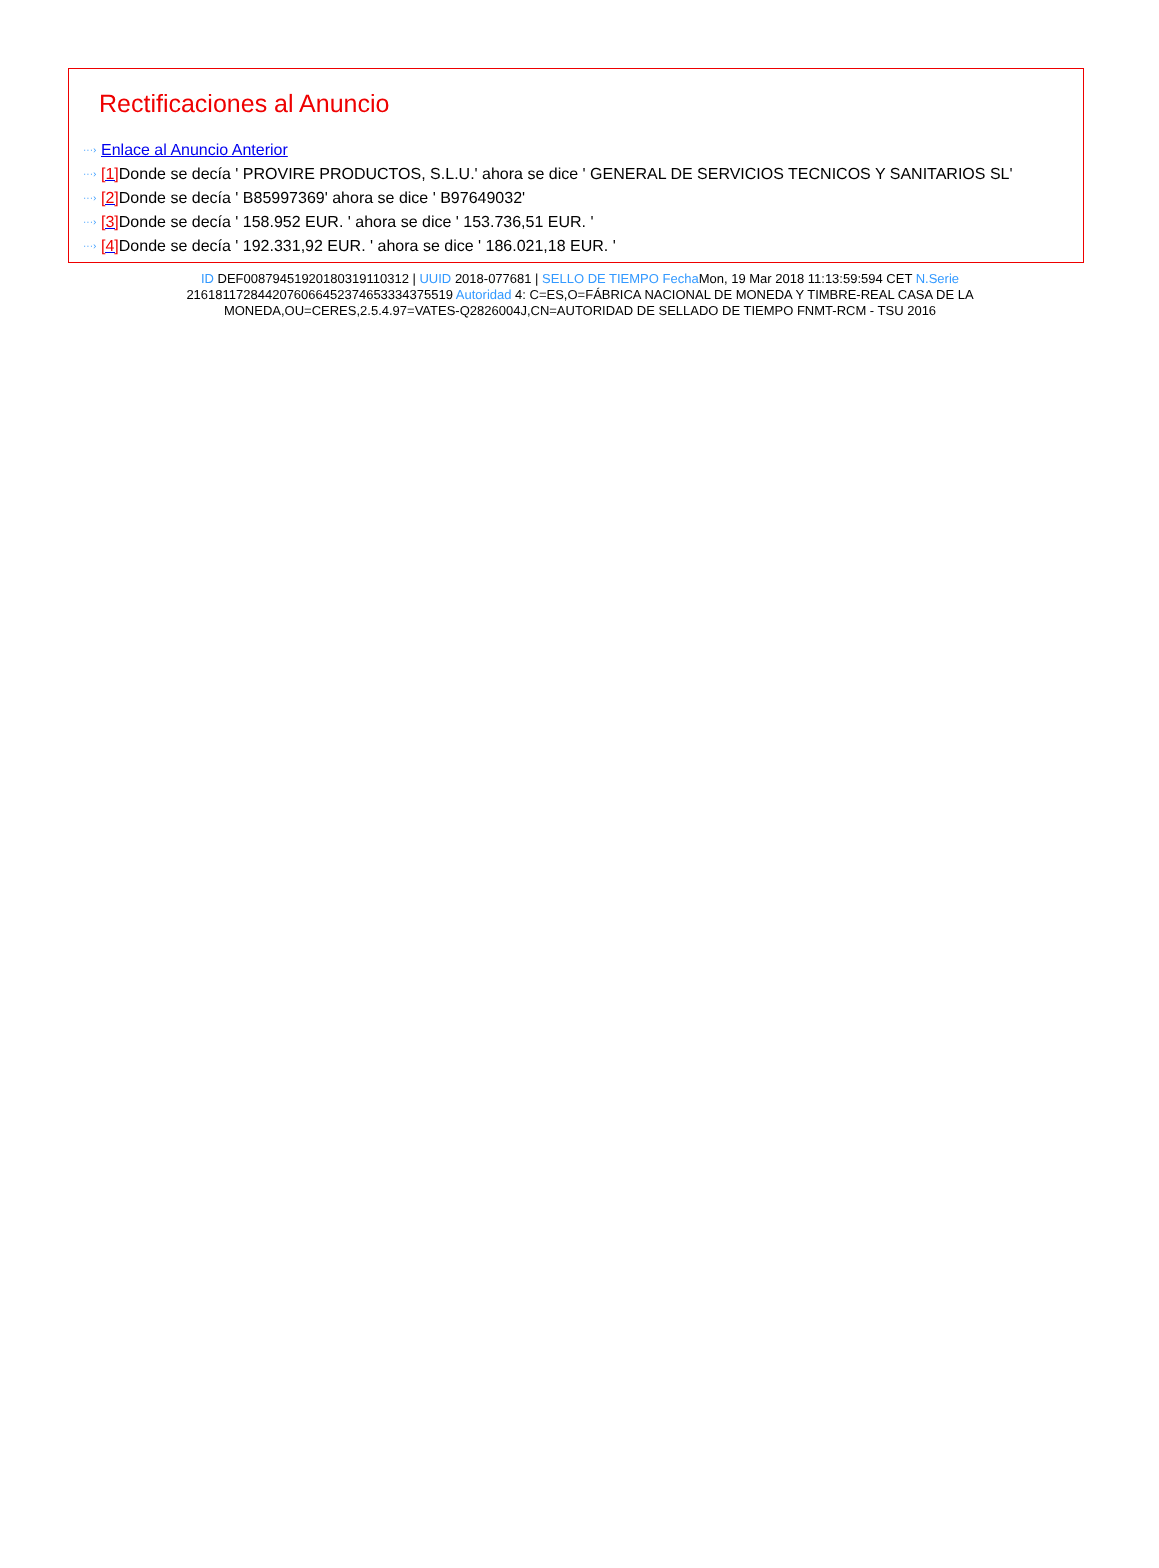Rectificaciones al Anuncio
···› Enlace al Anuncio Anterior
···› [1] Donde se decía ' PROVIRE PRODUCTOS, S.L.U.' ahora se dice ' GENERAL DE SERVICIOS TECNICOS Y SANITARIOS SL'
···› [2] Donde se decía ' B85997369' ahora se dice ' B97649032'
···› [3] Donde se decía ' 158.952 EUR. ' ahora se dice ' 153.736,51 EUR. '
···› [4] Donde se decía ' 192.331,92 EUR. ' ahora se dice ' 186.021,18 EUR. '
ID DEF0087945192018031911031​2 | UUID 2018-077681 | SELLO DE TIEMPO Fecha Mon, 19 Mar 2018 11:13:59:594 CET N.Serie 216181172844207606645237465333437551​9 Autoridad 4: C=ES,O=FÁBRICA NACIONAL DE MONEDA Y TIMBRE-REAL CASA DE LA MONEDA,OU=CERES,2.5.4.97=VATES-Q2826004J,CN=AUTORIDAD DE SELLADO DE TIEMPO FNMT-RCM - TSU 2016